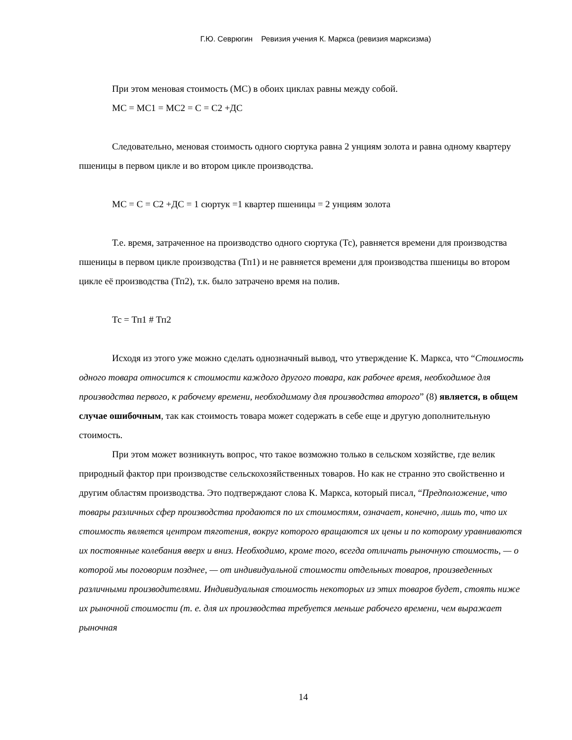Г.Ю. Севрюгин Ревизия учения К. Маркса (ревизия марксизма)
При этом меновая стоимость (МС) в обоих циклах равны между собой.
МС = МС1 = МС2 = С = С2 +ДС
Следовательно, меновая стоимость одного сюртука равна 2 унциям золота и равна одному квартеру пшеницы в первом цикле и во втором цикле производства.
МС = С = С2 +ДС = 1 сюртук =1 квартер пшеницы = 2 унциям золота
Т.е. время, затраченное на производство одного сюртука (Тс), равняется времени для производства пшеницы в первом цикле производства (Тп1) и не равняется времени для производства пшеницы во втором цикле её производства (Тп2), т.к. было затрачено время на полив.
Тс = Тп1 # Тп2
Исходя из этого уже можно сделать однозначный вывод, что утверждение К. Маркса, что “Стоимость одного товара относится к стоимости каждого другого товара, как рабочее время, необходимое для производства первого, к рабочему времени, необходимому для производства второго” (8) является, в общем случае ошибочным, так как стоимость товара может содержать в себе еще и другую дополнительную стоимость.
При этом может возникнуть вопрос, что такое возможно только в сельском хозяйстве, где велик природный фактор при производстве сельскохозяйственных товаров. Но как не странно это свойственно и другим областям производства. Это подтверждают слова К. Маркса, который писал, “Предположение, что товары различных сфер производства продаются по их стоимостям, означает, конечно, лишь то, что их стоимость является центром тяготения, вокруг которого вращаются их цены и по которому уравниваются их постоянные колебания вверх и вниз. Необходимо, кроме того, всегда отличать рыночную стоимость, — о которой мы поговорим позднее, — от индивидуальной стоимости отдельных товаров, произведенных различными производителями. Индивидуальная стоимость некоторых из этих товаров будет, стоять ниже их рыночной стоимости (т. е. для их производства требуется меньше рабочего времени, чем выражает рыночная
14